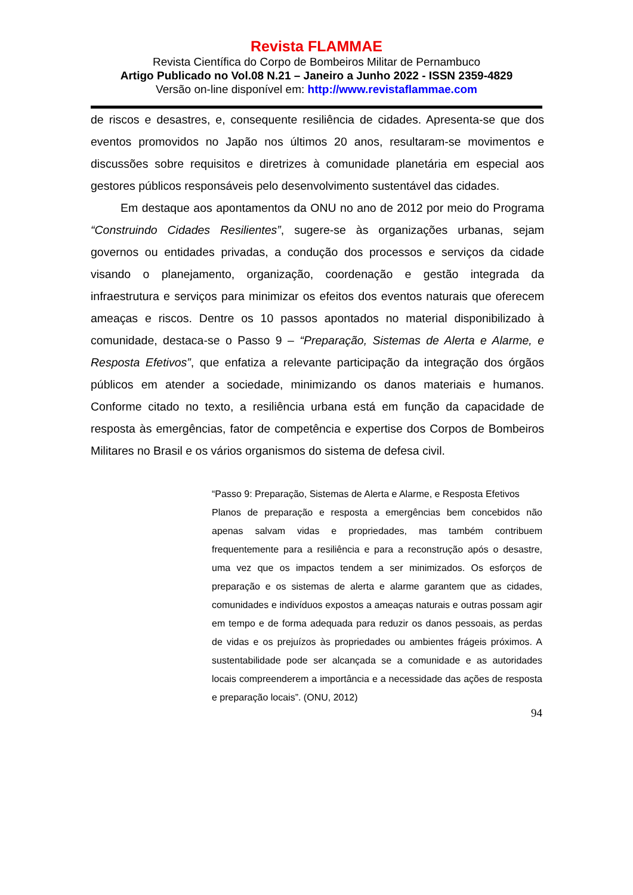Revista FLAMMAE
Revista Científica do Corpo de Bombeiros Militar de Pernambuco
Artigo Publicado no Vol.08 N.21 – Janeiro a Junho 2022 - ISSN 2359-4829
Versão on-line disponível em: http://www.revistaflammae.com
de riscos e desastres, e, consequente resiliência de cidades. Apresenta-se que dos eventos promovidos no Japão nos últimos 20 anos, resultaram-se movimentos e discussões sobre requisitos e diretrizes à comunidade planetária em especial aos gestores públicos responsáveis pelo desenvolvimento sustentável das cidades.
Em destaque aos apontamentos da ONU no ano de 2012 por meio do Programa “Construindo Cidades Resilientes”, sugere-se às organizações urbanas, sejam governos ou entidades privadas, a condução dos processos e serviços da cidade visando o planejamento, organização, coordenação e gestão integrada da infraestrutura e serviços para minimizar os efeitos dos eventos naturais que oferecem ameaças e riscos. Dentre os 10 passos apontados no material disponibilizado à comunidade, destaca-se o Passo 9 – “Preparação, Sistemas de Alerta e Alarme, e Resposta Efetivos”, que enfatiza a relevante participação da integração dos órgãos públicos em atender a sociedade, minimizando os danos materiais e humanos. Conforme citado no texto, a resiliência urbana está em função da capacidade de resposta às emergências, fator de competência e expertise dos Corpos de Bombeiros Militares no Brasil e os vários organismos do sistema de defesa civil.
“Passo 9: Preparação, Sistemas de Alerta e Alarme, e Resposta Efetivos
Planos de preparação e resposta a emergências bem concebidos não apenas salvam vidas e propriedades, mas também contribuem frequentemente para a resiliência e para a reconstrução após o desastre, uma vez que os impactos tendem a ser minimizados. Os esforços de preparação e os sistemas de alerta e alarme garantem que as cidades, comunidades e indivíduos expostos a ameaças naturais e outras possam agir em tempo e de forma adequada para reduzir os danos pessoais, as perdas de vidas e os prejuízos às propriedades ou ambientes frágeis próximos. A sustentabilidade pode ser alcançada se a comunidade e as autoridades locais compreenderem a importância e a necessidade das ações de resposta e preparação locais”. (ONU, 2012)
94